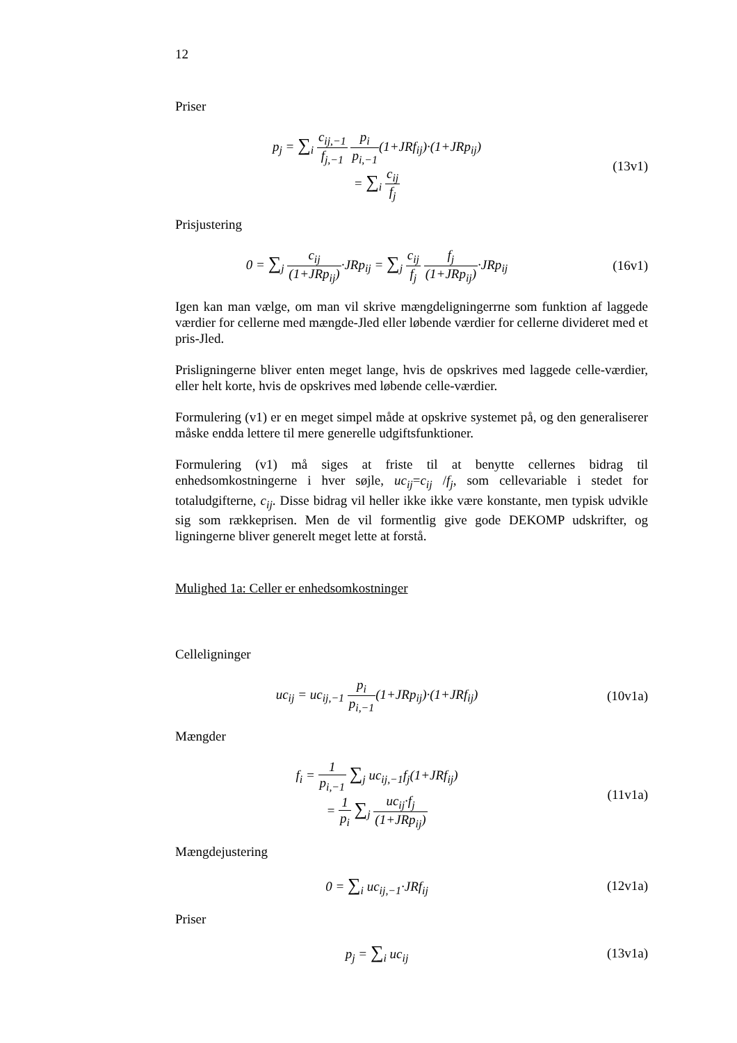12
Priser
p<sub>j</sub> = ∑<sub>i</sub> c<sub>ij,−1</sub> f<sub>j,−1</sub> p<sub>i</sub> p<sub>i,−1</sub>(1+JRf<sub>ij</sub>)·(1+JRp<sub>ij</sub>)
= ∑<sub>i</sub> c<sub>ij</sub> f<sub>j</sub>
(13v1)
Prisjustering
0 = ∑<sub>j</sub> c<sub>ij</sub> (1+JRp<sub>ij</sub>)·JRp<sub>ij</sub> = ∑<sub>j</sub> c<sub>ij</sub> f<sub>j</sub> f<sub>j</sub> (1+JRp<sub>ij</sub>)·JRp<sub>ij</sub>
(16v1)
Igen kan man vælge, om man vil skrive mængdeligningerrne som funktion af laggede værdier for cellerne med mængde-Jled eller løbende værdier for cellerne divideret med et pris-Jled.
Prisligningerne bliver enten meget lange, hvis de opskrives med laggede celle-værdier, eller helt korte, hvis de opskrives med løbende celle-værdier.
Formulering (v1) er en meget simpel måde at opskrive systemet på, og den generaliserer måske endda lettere til mere generelle udgiftsfunktioner.
Formulering (v1) må siges at friste til at benytte cellernes bidrag til enhedsomkostningerne i hver søjle, uc<sub>ij</sub>=c<sub>ij</sub> /f<sub>j</sub>, som cellevariable i stedet for totaludgifterne, c<sub>ij</sub>. Disse bidrag vil heller ikke ikke være konstante, men typisk udvikle sig som rækkeprisen. Men de vil formentlig give gode DEKOMP udskrifter, og ligningerne bliver generelt meget lette at forstå.
Mulighed 1a: Celler er enhedsomkostninger
Celleligninger
uc<sub>ij</sub> = uc<sub>ij,−1</sub> p<sub>i</sub> p<sub>i,−1</sub>(1+JRp<sub>ij</sub>)·(1+JRf<sub>ij</sub>)
(10v1a)
Mængder
f<sub>i</sub> = 1 p<sub>i,−1</sub> ∑<sub>j</sub> uc<sub>ij,−1</sub>f<sub>j</sub>(1+JRf<sub>ij</sub>)
= 1 p<sub>i</sub> ∑<sub>j</sub> uc<sub>ij</sub>·f<sub>j</sub> (1+JRp<sub>ij</sub>)
(11v1a)
Mængdejustering
0 = ∑<sub>i</sub> uc<sub>ij,−1</sub>·JRf<sub>ij</sub> (12v1a)
Priser
p<sub>j</sub> = ∑<sub>i</sub> uc<sub>ij</sub> (13v1a)